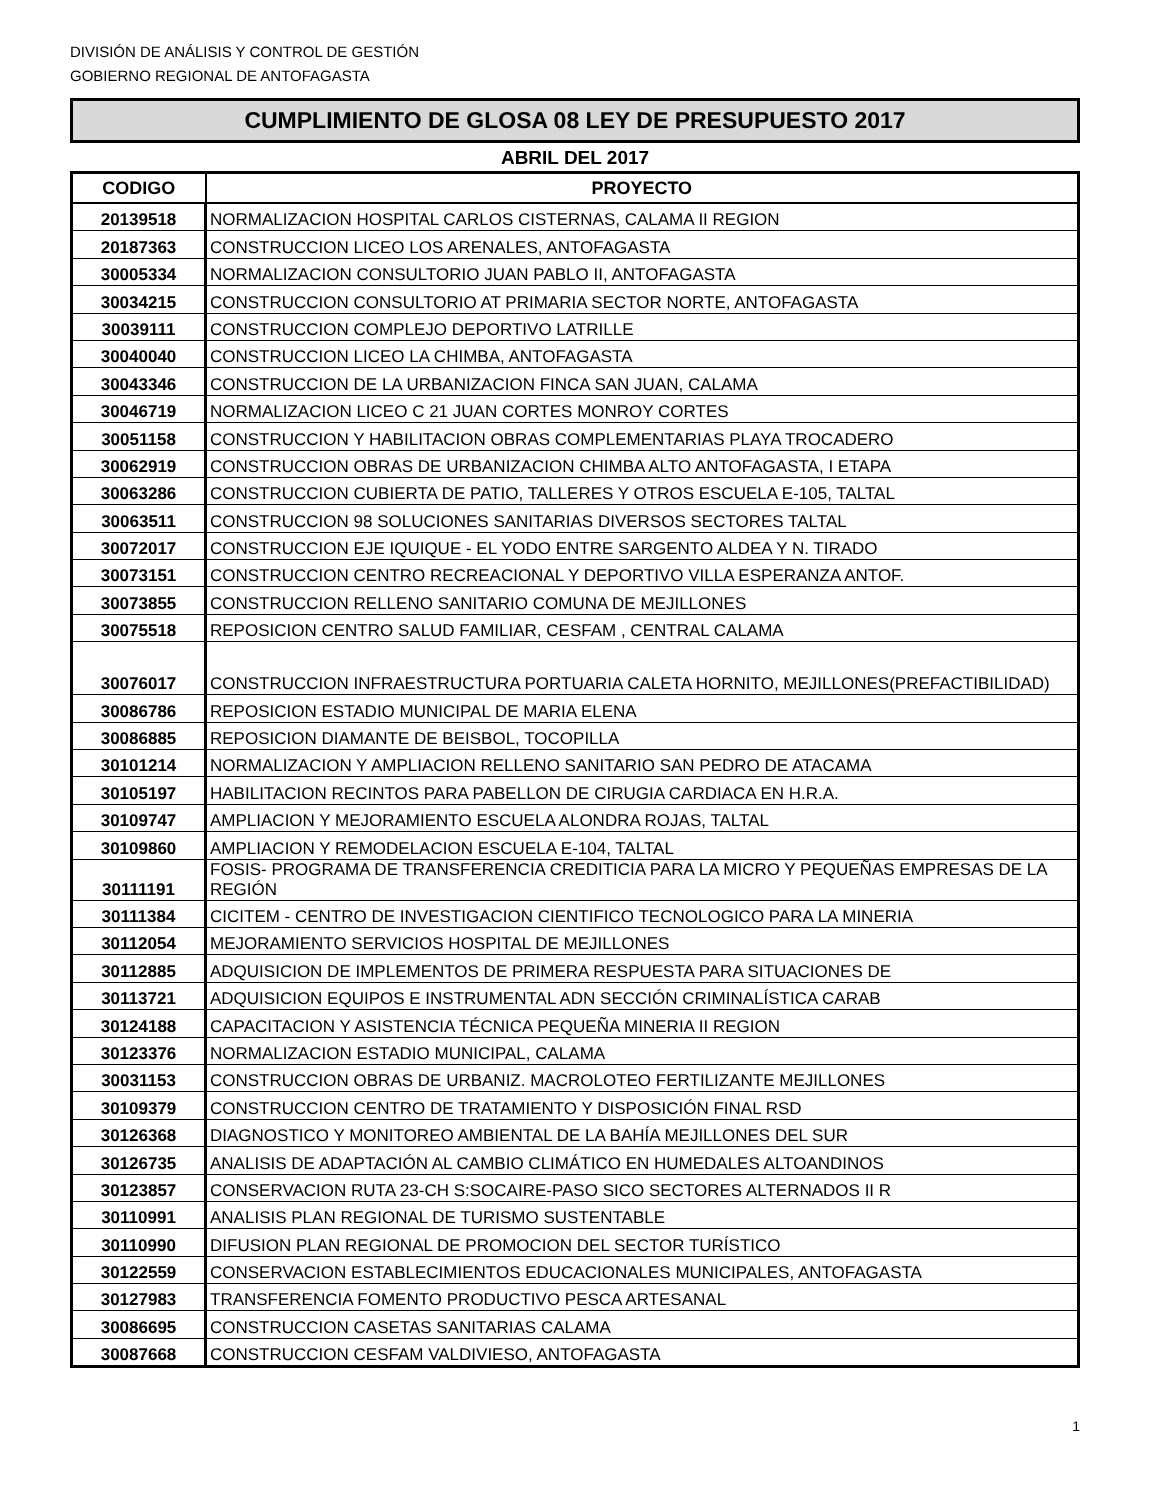DIVISIÓN DE ANÁLISIS Y CONTROL DE GESTIÓN
GOBIERNO REGIONAL DE ANTOFAGASTA
CUMPLIMIENTO DE GLOSA 08 LEY DE PRESUPUESTO 2017
ABRIL DEL 2017
| CODIGO | PROYECTO |
| --- | --- |
| 20139518 | NORMALIZACION HOSPITAL CARLOS CISTERNAS, CALAMA II REGION |
| 20187363 | CONSTRUCCION LICEO LOS ARENALES, ANTOFAGASTA |
| 30005334 | NORMALIZACION CONSULTORIO JUAN PABLO II, ANTOFAGASTA |
| 30034215 | CONSTRUCCION CONSULTORIO AT PRIMARIA SECTOR NORTE, ANTOFAGASTA |
| 30039111 | CONSTRUCCION COMPLEJO DEPORTIVO LATRILLE |
| 30040040 | CONSTRUCCION LICEO LA CHIMBA, ANTOFAGASTA |
| 30043346 | CONSTRUCCION DE LA URBANIZACION FINCA SAN JUAN, CALAMA |
| 30046719 | NORMALIZACION LICEO C 21 JUAN CORTES MONROY CORTES |
| 30051158 | CONSTRUCCION Y HABILITACION OBRAS COMPLEMENTARIAS PLAYA TROCADERO |
| 30062919 | CONSTRUCCION OBRAS DE URBANIZACION CHIMBA ALTO ANTOFAGASTA, I ETAPA |
| 30063286 | CONSTRUCCION CUBIERTA DE PATIO, TALLERES Y OTROS ESCUELA E-105, TALTAL |
| 30063511 | CONSTRUCCION 98 SOLUCIONES SANITARIAS DIVERSOS SECTORES TALTAL |
| 30072017 | CONSTRUCCION EJE IQUIQUE - EL YODO ENTRE SARGENTO ALDEA Y N. TIRADO |
| 30073151 | CONSTRUCCION CENTRO RECREACIONAL Y DEPORTIVO VILLA ESPERANZA ANTOF. |
| 30073855 | CONSTRUCCION RELLENO SANITARIO COMUNA DE MEJILLONES |
| 30075518 | REPOSICION CENTRO SALUD FAMILIAR, CESFAM , CENTRAL CALAMA |
| 30076017 | CONSTRUCCION INFRAESTRUCTURA PORTUARIA CALETA HORNITO, MEJILLONES(PREFACTIBILIDAD) |
| 30086786 | REPOSICION ESTADIO MUNICIPAL DE MARIA ELENA |
| 30086885 | REPOSICION DIAMANTE DE BEISBOL, TOCOPILLA |
| 30101214 | NORMALIZACION Y AMPLIACION RELLENO SANITARIO SAN PEDRO DE ATACAMA |
| 30105197 | HABILITACION RECINTOS PARA PABELLON DE CIRUGIA CARDIACA EN H.R.A. |
| 30109747 | AMPLIACION Y MEJORAMIENTO ESCUELA ALONDRA ROJAS, TALTAL |
| 30109860 | AMPLIACION Y REMODELACION ESCUELA E-104, TALTAL |
| 30111191 | FOSIS- PROGRAMA DE TRANSFERENCIA CREDITICIA PARA LA MICRO Y PEQUEÑAS EMPRESAS DE LA REGIÓN |
| 30111384 | CICITEM - CENTRO DE INVESTIGACION CIENTIFICO TECNOLOGICO PARA LA MINERIA |
| 30112054 | MEJORAMIENTO SERVICIOS HOSPITAL DE MEJILLONES |
| 30112885 | ADQUISICION DE IMPLEMENTOS DE PRIMERA RESPUESTA PARA SITUACIONES DE |
| 30113721 | ADQUISICION EQUIPOS E INSTRUMENTAL ADN SECCIÓN CRIMINALÍSTICA CARAB |
| 30124188 | CAPACITACION Y ASISTENCIA TÉCNICA PEQUEÑA MINERIA II REGION |
| 30123376 | NORMALIZACION ESTADIO MUNICIPAL, CALAMA |
| 30031153 | CONSTRUCCION OBRAS DE URBANIZ. MACROLOTEO FERTILIZANTE MEJILLONES |
| 30109379 | CONSTRUCCION CENTRO DE TRATAMIENTO Y DISPOSICIÓN FINAL RSD |
| 30126368 | DIAGNOSTICO Y MONITOREO AMBIENTAL DE LA BAHÍA MEJILLONES DEL SUR |
| 30126735 | ANALISIS DE ADAPTACIÓN AL CAMBIO CLIMÁTICO EN HUMEDALES ALTOANDINOS |
| 30123857 | CONSERVACION RUTA 23-CH S:SOCAIRE-PASO SICO SECTORES ALTERNADOS II R |
| 30110991 | ANALISIS PLAN REGIONAL DE TURISMO SUSTENTABLE |
| 30110990 | DIFUSION PLAN REGIONAL DE PROMOCION DEL SECTOR TURÍSTICO |
| 30122559 | CONSERVACION ESTABLECIMIENTOS EDUCACIONALES MUNICIPALES, ANTOFAGASTA |
| 30127983 | TRANSFERENCIA FOMENTO PRODUCTIVO PESCA ARTESANAL |
| 30086695 | CONSTRUCCION CASETAS SANITARIAS CALAMA |
| 30087668 | CONSTRUCCION CESFAM VALDIVIESO, ANTOFAGASTA |
1